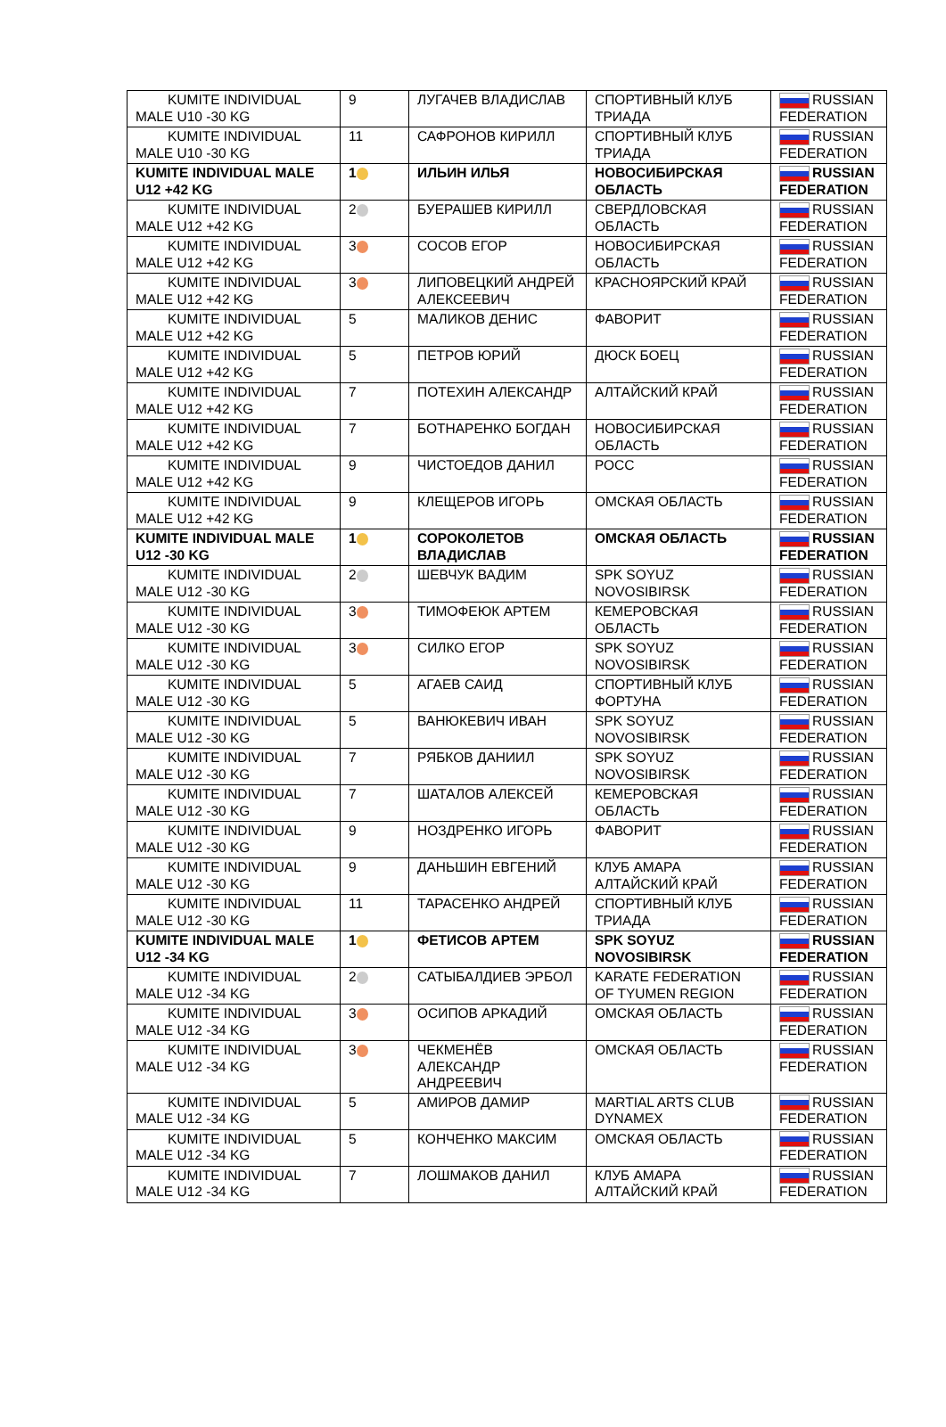| KUMITE INDIVIDUAL MALE U10 -30 KG | 9 | ЛУГАЧЕВ ВЛАДИСЛАВ | СПОРТИВНЫЙ КЛУБ ТРИАДА | RUSSIAN FEDERATION |
| KUMITE INDIVIDUAL MALE U10 -30 KG | 11 | САФРОНОВ КИРИЛЛ | СПОРТИВНЫЙ КЛУБ ТРИАДА | RUSSIAN FEDERATION |
| KUMITE INDIVIDUAL MALE U12 +42 KG | 1 | ИЛЬИН ИЛЬЯ | НОВОСИБИРСКАЯ ОБЛАСТЬ | RUSSIAN FEDERATION |
| KUMITE INDIVIDUAL MALE U12 +42 KG | 2 | БУЕРАШЕВ КИРИЛЛ | СВЕРДЛОВСКАЯ ОБЛАСТЬ | RUSSIAN FEDERATION |
| KUMITE INDIVIDUAL MALE U12 +42 KG | 3 | СОСОВ ЕГОР | НОВОСИБИРСКАЯ ОБЛАСТЬ | RUSSIAN FEDERATION |
| KUMITE INDIVIDUAL MALE U12 +42 KG | 3 | ЛИПОВЕЦКИЙ АНДРЕЙ АЛЕКСЕЕВИЧ | КРАСНОЯРСКИЙ КРАЙ | RUSSIAN FEDERATION |
| KUMITE INDIVIDUAL MALE U12 +42 KG | 5 | МАЛИКОВ ДЕНИС | ФАВОРИТ | RUSSIAN FEDERATION |
| KUMITE INDIVIDUAL MALE U12 +42 KG | 5 | ПЕТРОВ ЮРИЙ | ДЮСК БОЕЦ | RUSSIAN FEDERATION |
| KUMITE INDIVIDUAL MALE U12 +42 KG | 7 | ПОТЕХИН АЛЕКСАНДР | АЛТАЙСКИЙ КРАЙ | RUSSIAN FEDERATION |
| KUMITE INDIVIDUAL MALE U12 +42 KG | 7 | БОТНАРЕНКО БОГДАН | НОВОСИБИРСКАЯ ОБЛАСТЬ | RUSSIAN FEDERATION |
| KUMITE INDIVIDUAL MALE U12 +42 KG | 9 | ЧИСТОЕДОВ ДАНИЛ | РОСС | RUSSIAN FEDERATION |
| KUMITE INDIVIDUAL MALE U12 +42 KG | 9 | КЛЕЩЕРОВ ИГОРЬ | ОМСКАЯ ОБЛАСТЬ | RUSSIAN FEDERATION |
| KUMITE INDIVIDUAL MALE U12 -30 KG | 1 | СОРОКОЛЕТОВ ВЛАДИСЛАВ | ОМСКАЯ ОБЛАСТЬ | RUSSIAN FEDERATION |
| KUMITE INDIVIDUAL MALE U12 -30 KG | 2 | ШЕВЧУК ВАДИМ | SPK SOYUZ NOVOSIBIRSK | RUSSIAN FEDERATION |
| KUMITE INDIVIDUAL MALE U12 -30 KG | 3 | ТИМОФЕЮК АРТЕМ | КЕМЕРОВСКАЯ ОБЛАСТЬ | RUSSIAN FEDERATION |
| KUMITE INDIVIDUAL MALE U12 -30 KG | 3 | СИЛКО ЕГОР | SPK SOYUZ NOVOSIBIRSK | RUSSIAN FEDERATION |
| KUMITE INDIVIDUAL MALE U12 -30 KG | 5 | АГАЕВ САИД | СПОРТИВНЫЙ КЛУБ ФОРТУНА | RUSSIAN FEDERATION |
| KUMITE INDIVIDUAL MALE U12 -30 KG | 5 | ВАНЮКЕВИЧ ИВАН | SPK SOYUZ NOVOSIBIRSK | RUSSIAN FEDERATION |
| KUMITE INDIVIDUAL MALE U12 -30 KG | 7 | РЯБКОВ ДАНИИЛ | SPK SOYUZ NOVOSIBIRSK | RUSSIAN FEDERATION |
| KUMITE INDIVIDUAL MALE U12 -30 KG | 7 | ШАТАЛОВ АЛЕКСЕЙ | КЕМЕРОВСКАЯ ОБЛАСТЬ | RUSSIAN FEDERATION |
| KUMITE INDIVIDUAL MALE U12 -30 KG | 9 | НОЗДРЕНКО ИГОРЬ | ФАВОРИТ | RUSSIAN FEDERATION |
| KUMITE INDIVIDUAL MALE U12 -30 KG | 9 | ДАНЬШИН ЕВГЕНИЙ | КЛУБ АМАРА АЛТАЙСКИЙ КРАЙ | RUSSIAN FEDERATION |
| KUMITE INDIVIDUAL MALE U12 -30 KG | 11 | ТАРАСЕНКО АНДРЕЙ | СПОРТИВНЫЙ КЛУБ ТРИАДА | RUSSIAN FEDERATION |
| KUMITE INDIVIDUAL MALE U12 -34 KG | 1 | ФЕТИСОВ АРТЕМ | SPK SOYUZ NOVOSIBIRSK | RUSSIAN FEDERATION |
| KUMITE INDIVIDUAL MALE U12 -34 KG | 2 | САТЫБАЛДИЕВ ЭРБОЛ | KARATE FEDERATION OF TYUMEN REGION | RUSSIAN FEDERATION |
| KUMITE INDIVIDUAL MALE U12 -34 KG | 3 | ОСИПОВ АРКАДИЙ | ОМСКАЯ ОБЛАСТЬ | RUSSIAN FEDERATION |
| KUMITE INDIVIDUAL MALE U12 -34 KG | 3 | ЧЕКМЕНЁВ АЛЕКСАНДР АНДРЕЕВИЧ | ОМСКАЯ ОБЛАСТЬ | RUSSIAN FEDERATION |
| KUMITE INDIVIDUAL MALE U12 -34 KG | 5 | АМИРОВ ДАМИР | MARTIAL ARTS CLUB DYNAMEX | RUSSIAN FEDERATION |
| KUMITE INDIVIDUAL MALE U12 -34 KG | 5 | КОНЧЕНКО МАКСИМ | ОМСКАЯ ОБЛАСТЬ | RUSSIAN FEDERATION |
| KUMITE INDIVIDUAL MALE U12 -34 KG | 7 | ЛОШМАКОВ ДАНИЛ | КЛУБ АМАРА АЛТАЙСКИЙ КРАЙ | RUSSIAN FEDERATION |